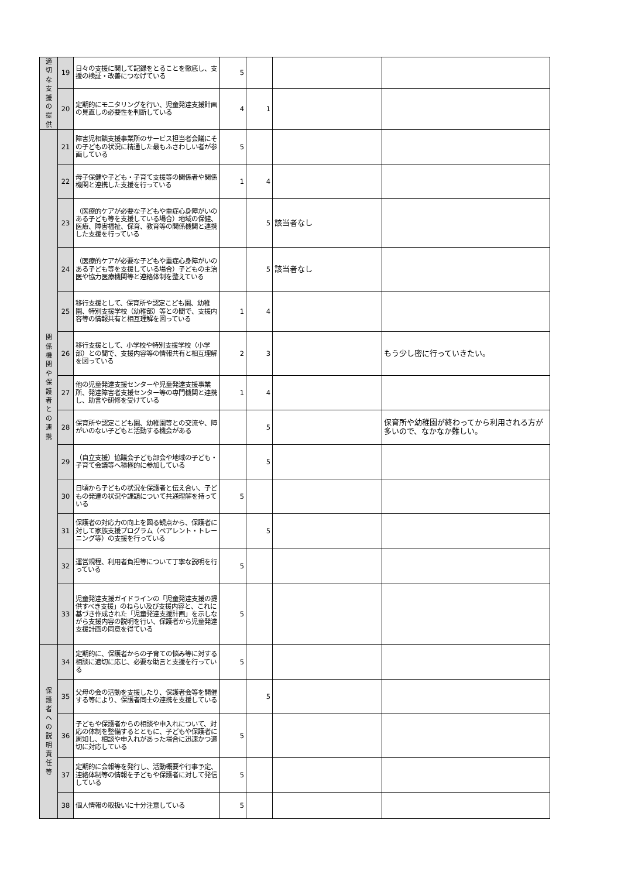| 適 切 な 支 援 の 提 供 | 19 | 日々の支援に関して記録をとることを徹底し、支援の検証・改善につなげている | 5 | | | |
| | 20 | 定期的にモニタリングを行い、児童発達支援計画の見直しの必要性を判断している | 4 | 1 | | |
| 関 係 機 関 や 保 護 者 と の 連 携 | 21 | 障害児相談支援事業所のサービス担当者会議にその子どもの状況に精通した最もふさわしい者が参画している | 5 | | | |
| | 22 | 母子保健や子ども・子育て支援等の関係者や関係機関と連携した支援を行っている | 1 | 4 | | |
| | 23 | （医療的ケアが必要な子どもや重症心身障がいのある子ども等を支援している場合）地域の保健、医療、障害福祉、保育、教育等の関係機関と連携した支援を行っている | | 5 | 該当者なし | |
| | 24 | （医療的ケアが必要な子どもや重症心身障がいのある子ども等を支援している場合）子どもの主治医や協力医療機関等と連絡体制を整えている | | 5 | 該当者なし | |
| | 25 | 移行支援として、保育所や認定こども園、幼稚園、特別支援学校（幼稚部）等との間で、支援内容等の情報共有と相互理解を図っている | 1 | 4 | | |
| | 26 | 移行支援として、小学校や特別支援学校（小学部）との間で、支援内容等の情報共有と相互理解を図っている | 2 | 3 | | もう少し密に行っていきたい。 |
| | 27 | 他の児童発達支援センターや児童発達支援事業所、発達障害者支援センター等の専門機関と連携し、助言や研修を受けている | 1 | 4 | | |
| | 28 | 保育所や認定こども園、幼稚園等との交流や、障がいのない子どもと活動する機会がある | | 5 | | 保育所や幼稚園が終わってから利用される方が多いので、なかなか難しい。 |
| | 29 | （自立支援）協議会子ども部会や地域の子ども・子育て会議等へ積極的に参加している | | 5 | | |
| | 30 | 日頃から子どもの状況を保護者と伝え合い、子どもの発達の状況や課題について共通理解を持っている | 5 | | | |
| | 31 | 保護者の対応力の向上を図る観点から、保護者に対して家族支援プログラム（ペアレント・トレーニング等）の支援を行っている | | 5 | | |
| | 32 | 運営規程、利用者負担等について丁寧な説明を行っている | 5 | | | |
| | 33 | 児童発達支援ガイドラインの「児童発達支援の提供すべき支援」のねらい及び支援内容と、これに基づき作成された「児童発達支援計画」を示しながら支援内容の説明を行い、保護者から児童発達支援計画の同意を得ている | 5 | | | |
| 保 護 者 へ の 説 明 責 任 等 | 34 | 定期的に、保護者からの子育ての悩み等に対する相談に適切に応じ、必要な助言と支援を行っている | 5 | | | |
| | 35 | 父母の会の活動を支援したり、保護者会等を開催する等により、保護者同士の連携を支援している | | 5 | | |
| | 36 | 子どもや保護者からの相談や申入れについて、対応の体制を整備するとともに、子どもや保護者に周知し、相談や申入れがあった場合に迅速かつ適切に対応している | 5 | | | |
| | 37 | 定期的に会報等を発行し、活動概要や行事予定、連絡体制等の情報を子どもや保護者に対して発信している | 5 | | | |
| | 38 | 個人情報の取扱いに十分注意している | 5 | | | |